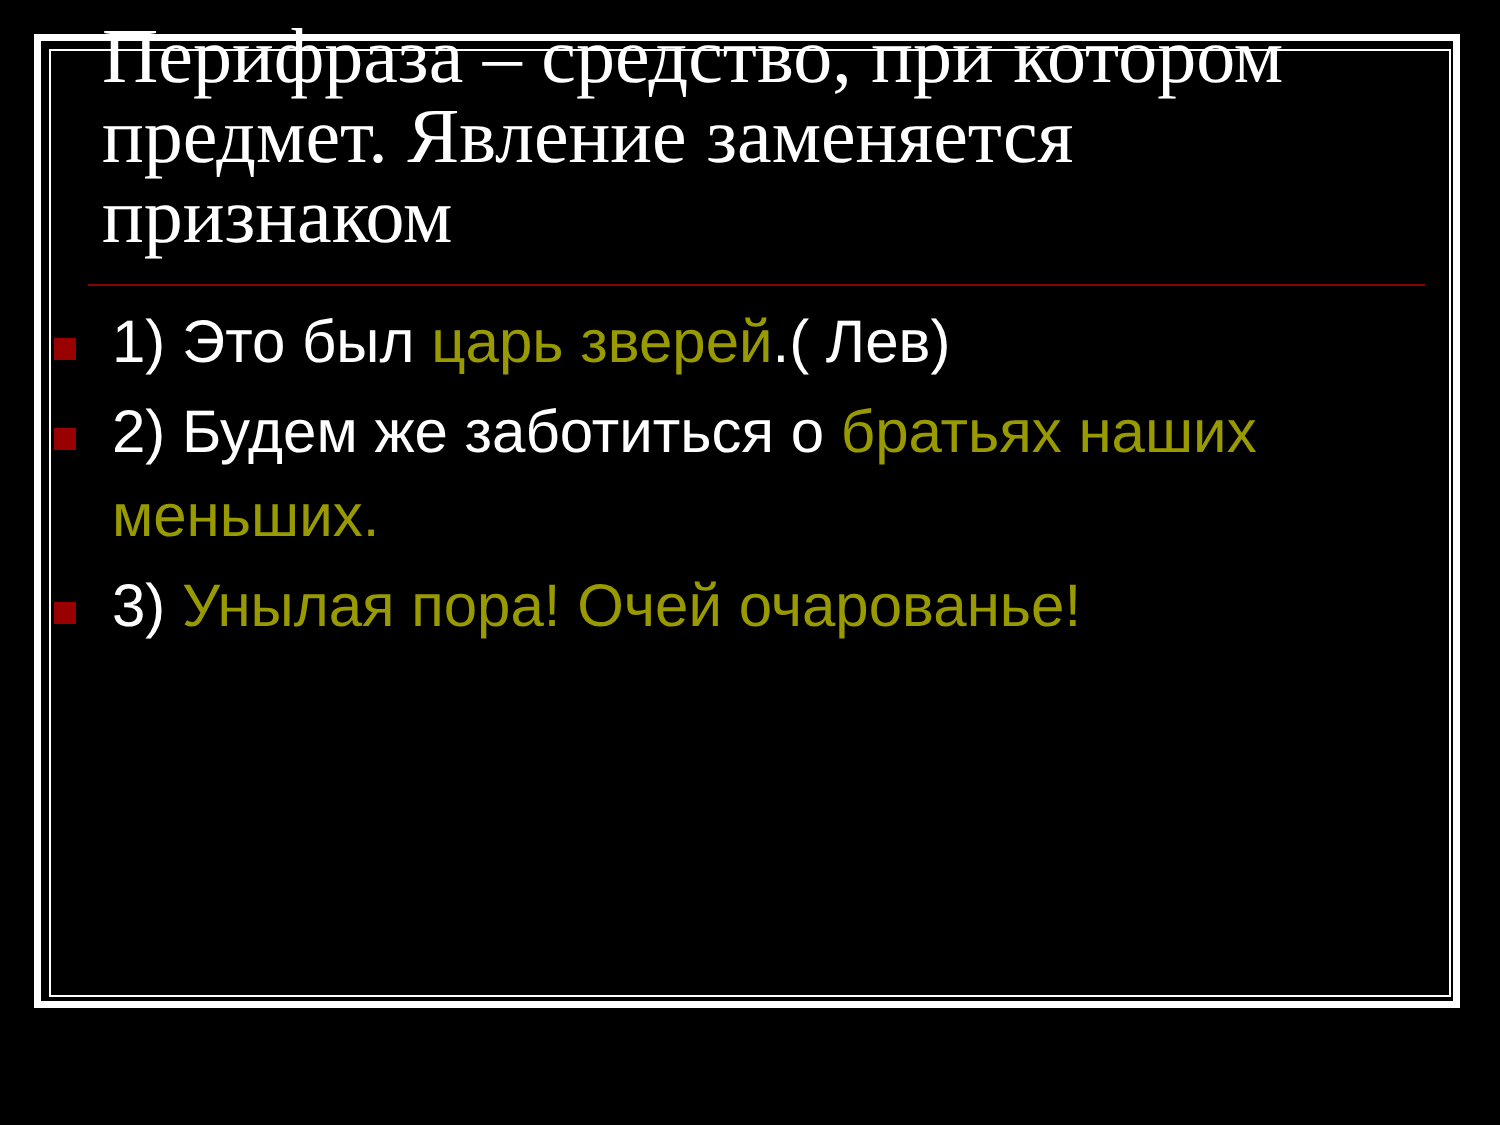Перифраза – средство, при котором предмет. Явление заменяется признаком
1) Это был царь зверей.( Лев)
2) Будем же заботиться о братьях наших меньших.
3) Унылая пора! Очей очарованье!